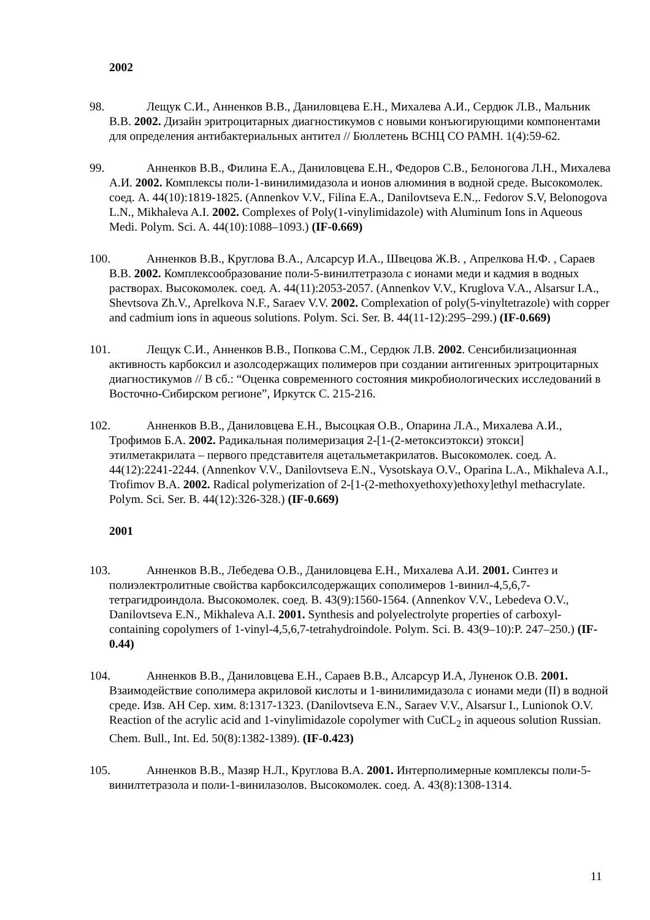2002
98. Лещук С.И., Анненков В.В., Даниловцева Е.Н., Михалева А.И., Сердюк Л.В., Мальник В.В. 2002. Дизайн эритроцитарных диагностикумов с новыми конъюгирующими компонентами для определения антибактериальных антител // Бюллетень ВСНЦ СО РАМН. 1(4):59-62.
99. Анненков В.В., Филина Е.А., Даниловцева Е.Н., Федоров С.В., Белоногова Л.Н., Михалева А.И. 2002. Комплексы поли-1-винилимидазола и ионов алюминия в водной среде. Высокомолек. соед. А. 44(10):1819-1825. (Annenkov V.V., Filina E.A., Danilovtseva E.N.,. Fedorov S.V, Belonogova L.N., Mikhaleva A.I. 2002. Complexes of Poly(1-vinylimidazole) with Aluminum Ions in Aqueous Medi. Polym. Sci. A. 44(10):1088–1093.) (IF-0.669)
100. Анненков В.В., Круглова В.А., Алсарсур И.А., Швецова Ж.В. , Апрелкова Н.Ф. , Сараев В.В. 2002. Комплексообразование поли-5-винилтетразола с ионами меди и кадмия в водных растворах. Высокомолек. соед. А. 44(11):2053-2057. (Annenkov V.V., Kruglova V.A., Alsarsur I.A., Shevtsova Zh.V., Aprelkova N.F., Saraev V.V. 2002. Complexation of poly(5-vinyltetrazole) with copper and cadmium ions in aqueous solutions. Polym. Sci. Ser. B. 44(11-12):295–299.) (IF-0.669)
101. Лещук С.И., Анненков В.В., Попкова С.М., Сердюк Л.В. 2002. Сенсибилизационная активность карбоксил и азолсодержащих полимеров при создании антигенных эритроцитарных диагностикумов // В сб.: “Оценка современного состояния микробиологических исследований в Восточно-Сибирском регионе”, Иркутск С. 215-216.
102. Анненков В.В., Даниловцева Е.Н., Высоцкая О.В., Опарина Л.А., Михалева А.И., Трофимов Б.А. 2002. Радикальная полимеризация 2-[1-(2-метоксиэтокси) этокси] этилметакрилата – первого представителя ацетальметакрилатов. Высокомолек. соед. А. 44(12):2241-2244. (Annenkov V.V., Danilovtseva E.N., Vysotskaya O.V., Oparina L.A., Mikhaleva A.I., Trofimov B.A. 2002. Radical polymerization of 2-[1-(2-methoxyethoxy)ethoxy]ethyl methacrylate. Polym. Sci. Ser. B. 44(12):326-328.) (IF-0.669)
2001
103. Анненков В.В., Лебедева О.В., Даниловцева Е.Н., Михалева А.И. 2001. Синтез и полиэлектролитные свойства карбоксилсодержащих сополимеров 1-винил-4,5,6,7-тетрагидроиндола. Высокомолек. соед. В. 43(9):1560-1564. (Annenkov V.V., Lebedeva O.V., Danilovtseva E.N., Mikhaleva A.I. 2001. Synthesis and polyelectrolyte properties of carboxyl-containing copolymers of 1-vinyl-4,5,6,7-tetrahydroindole. Polym. Sci. B. 43(9–10):P. 247–250.) (IF-0.44)
104. Анненков В.В., Даниловцева Е.Н., Сараев В.В., Алсарсур И.А, Луненок О.В. 2001. Взаимодействие сополимера акриловой кислоты и 1-винилимидазола с ионами меди (II) в водной среде. Изв. АН Сер. хим. 8:1317-1323. (Danilovtseva E.N., Saraev V.V., Alsarsur I., Lunionok O.V. Reaction of the acrylic acid and 1-vinylimidazole copolymer with CuCL<sub>2</sub> in aqueous solution Russian. Chem. Bull., Int. Ed. 50(8):1382-1389). (IF-0.423)
105. Анненков В.В., Мазяр Н.Л., Круглова В.А. 2001. Интерполимерные комплексы поли-5-винилтетразола и поли-1-винилазолов. Высокомолек. соед. А. 43(8):1308-1314.
11